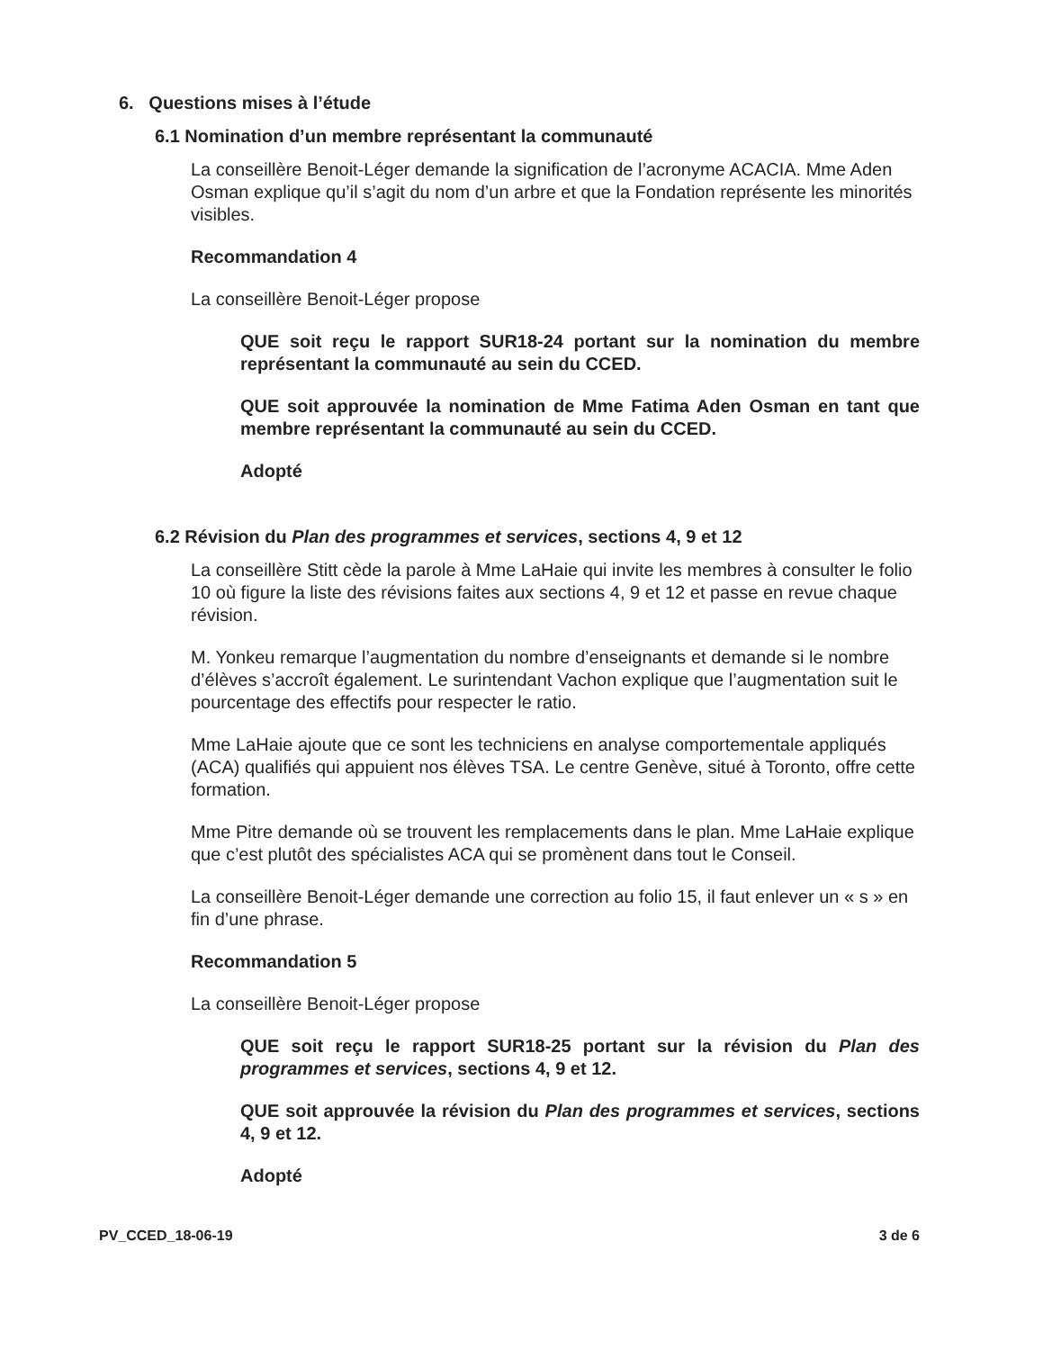6. Questions mises à l’étude
6.1 Nomination d’un membre représentant la communauté
La conseillère Benoit-Léger demande la signification de l’acronyme ACACIA. Mme Aden Osman explique qu’il s’agit du nom d’un arbre et que la Fondation représente les minorités visibles.
Recommandation 4
La conseillère Benoit-Léger propose
QUE soit reçu le rapport SUR18-24 portant sur la nomination du membre représentant la communauté au sein du CCED.
QUE soit approuvée la nomination de Mme Fatima Aden Osman en tant que membre représentant la communauté au sein du CCED.
Adopté
6.2 Révision du Plan des programmes et services, sections 4, 9 et 12
La conseillère Stitt cède la parole à Mme LaHaie qui invite les membres à consulter le folio 10 où figure la liste des révisions faites aux sections 4, 9 et 12 et passe en revue chaque révision.
M. Yonkeu remarque l’augmentation du nombre d’enseignants et demande si le nombre d’élèves s’accroît également. Le surintendant Vachon explique que l’augmentation suit le pourcentage des effectifs pour respecter le ratio.
Mme LaHaie ajoute que ce sont les techniciens en analyse comportementale appliqués (ACA) qualifiés qui appuient nos élèves TSA. Le centre Genève, situé à Toronto, offre cette formation.
Mme Pitre demande où se trouvent les remplacements dans le plan. Mme LaHaie explique que c’est plutôt des spécialistes ACA qui se promènent dans tout le Conseil.
La conseillère Benoit-Léger demande une correction au folio 15, il faut enlever un « s » en fin d’une phrase.
Recommandation 5
La conseillère Benoit-Léger propose
QUE soit reçu le rapport SUR18-25 portant sur la révision du Plan des programmes et services, sections 4, 9 et 12.
QUE soit approuvée la révision du Plan des programmes et services, sections 4, 9 et 12.
Adopté
PV_CCED_18-06-19 3 de 6